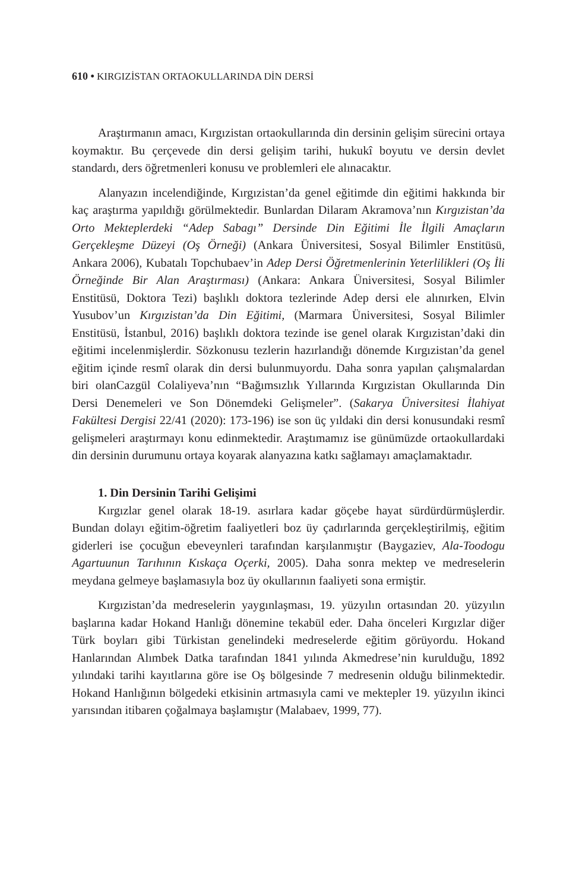610 • KIRGIZİSTAN ORTAOKULLARINDA DİN DERSİ
Araştırmanın amacı, Kırgızistan ortaokullarında din dersinin gelişim sürecini ortaya koymaktır. Bu çerçevede din dersi gelişim tarihi, hukukî boyutu ve dersin devlet standardı, ders öğretmenleri konusu ve problemleri ele alınacaktır.
Alanyazın incelendiğinde, Kırgızistan’da genel eğitimde din eğitimi hakkında bir kaç araştırma yapıldığı görülmektedir. Bunlardan Dilaram Akramova’nın Kırgızistan’da Orto Mekteplerdeki “Adep Sabagı” Dersinde Din Eğitimi İle İlgili Amaçların Gerçekleşme Düzeyi (Oş Örneği) (Ankara Üniversitesi, Sosyal Bilimler Enstitüsü, Ankara 2006), Kubatalı Topchubaev’in Adep Dersi Öğretmenlerinin Yeterlilikleri (Oş İli Örneğinde Bir Alan Araştırması) (Ankara: Ankara Üniversitesi, Sosyal Bilimler Enstitüsü, Doktora Tezi) başlıklı doktora tezlerinde Adep dersi ele alınırken, Elvin Yusubov’un Kırgızistan’da Din Eğitimi, (Marmara Üniversitesi, Sosyal Bilimler Enstitüsü, İstanbul, 2016) başlıklı doktora tezinde ise genel olarak Kırgızistan’daki din eğitimi incelenmişlerdir. Sözkonusu tezlerin hazırlandığı dönemde Kırgızistan’da genel eğitim içinde resmî olarak din dersi bulunmuyordu. Daha sonra yapılan çalışmalardan biri olanCazgül Colaliyeva’nın “Bağımsızlık Yıllarında Kırgızistan Okullarında Din Dersi Denemeleri ve Son Dönemdeki Gelişmeler”. (Sakarya Üniversitesi İlahiyat Fakültesi Dergisi 22/41 (2020): 173-196) ise son üç yıldaki din dersi konusundaki resmî gelişmeleri araştırmayı konu edinmektedir. Araştımamız ise günümüzde ortaokullardaki din dersinin durumunu ortaya koyarak alanyazına katkı sağlamayı amaçlamaktadır.
1. Din Dersinin Tarihi Gelişimi
Kırgızlar genel olarak 18-19. asırlara kadar göçebe hayat sürdürdürmüşlerdir. Bundan dolayı eğitim-öğretim faaliyetleri boz üy çadırlarında gerçekleştirilmiş, eğitim giderleri ise çocuğun ebeveynleri tarafından karşılanmıştır (Baygaziev, Ala-Toodogu Agartuunun Tarıhının Kıskaça Oçerki, 2005). Daha sonra mektep ve medreselerin meydana gelmeye başlamasıyla boz üy okullarının faaliyeti sona ermiştir.
Kırgızistan’da medreselerin yaygınlaşması, 19. yüzyılın ortasından 20. yüzyılın başlarına kadar Hokand Hanlığı dönemine tekabül eder. Daha önceleri Kırgızlar diğer Türk boyları gibi Türkistan genelindeki medreselerde eğitim görüyordu. Hokand Hanlarından Alımbek Datka tarafından 1841 yılında Akmedrese’nin kurulduğu, 1892 yılındaki tarihi kayıtlarına göre ise Oş bölgesinde 7 medresenin olduğu bilinmektedir. Hokand Hanlığının bölgedeki etkisinin artmasıyla cami ve mektepler 19. yüzyılın ikinci yarısından itibaren çoğalmaya başlamıştır (Malabaev, 1999, 77).